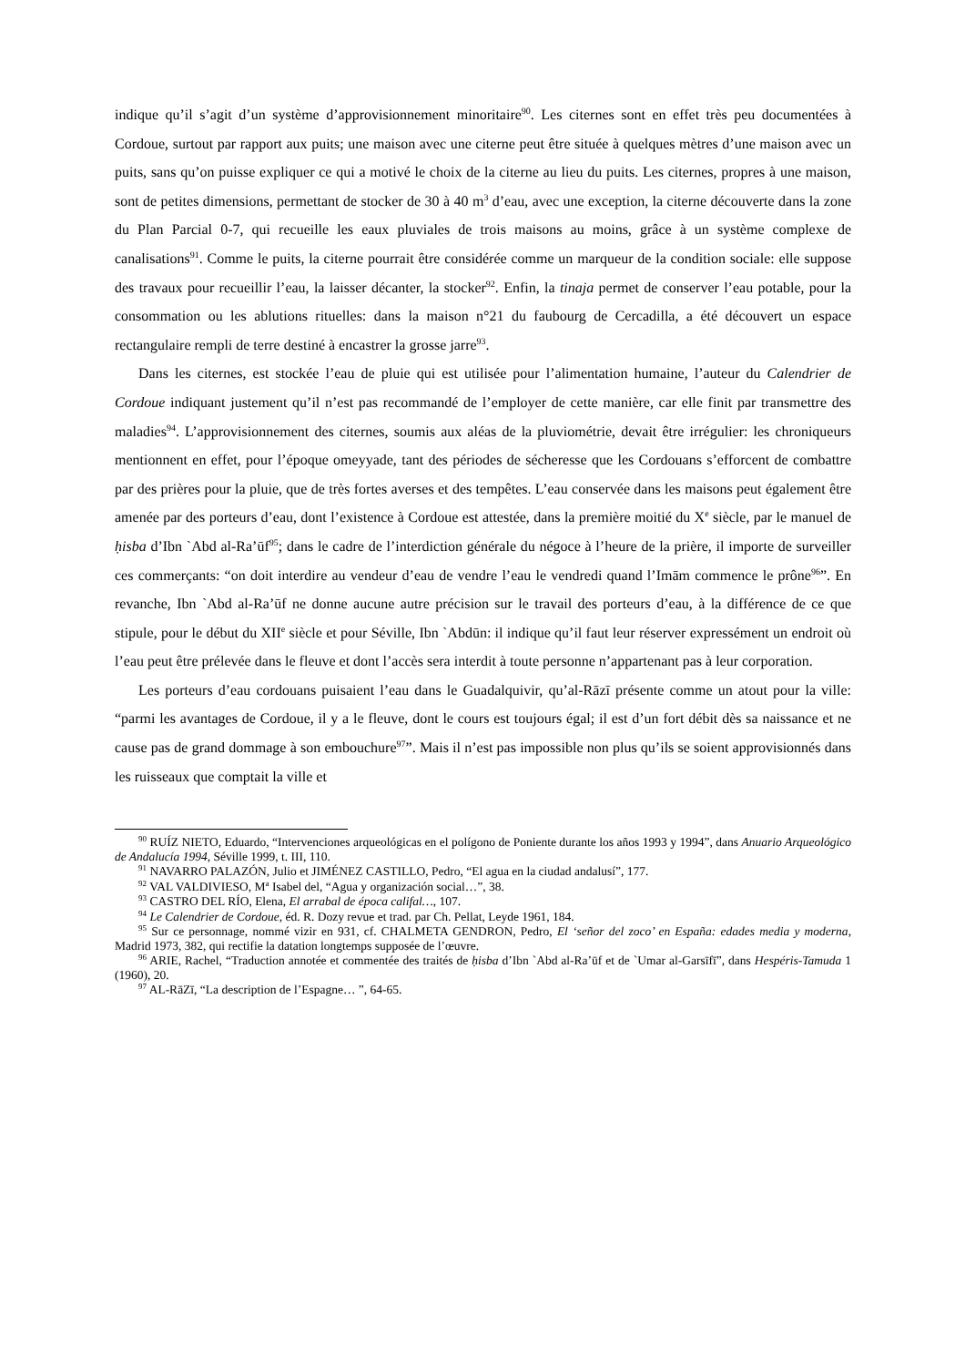indique qu’il s’agit d’un système d’approvisionnement minoritaire<sup>90</sup>. Les citernes sont en effet très peu documentées à Cordoue, surtout par rapport aux puits; une maison avec une citerne peut être située à quelques mètres d’une maison avec un puits, sans qu’on puisse expliquer ce qui a motivé le choix de la citerne au lieu du puits. Les citernes, propres à une maison, sont de petites dimensions, permettant de stocker de 30 à 40 m<sup>3</sup> d’eau, avec une exception, la citerne découverte dans la zone du Plan Parcial 0-7, qui recueille les eaux pluviales de trois maisons au moins, grâce à un système complexe de canalisations<sup>91</sup>. Comme le puits, la citerne pourrait être considérée comme un marqueur de la condition sociale: elle suppose des travaux pour recueillir l’eau, la laisser décanter, la stocker<sup>92</sup>. Enfin, la tinaja permet de conserver l’eau potable, pour la consommation ou les ablutions rituelles: dans la maison n°21 du faubourg de Cercadilla, a été découvert un espace rectangulaire rempli de terre destiné à encastrer la grosse jarre<sup>93</sup>.
Dans les citernes, est stockée l’eau de pluie qui est utilisée pour l’alimentation humaine, l’auteur du Calendrier de Cordoue indiquant justement qu’il n’est pas recommandé de l’employer de cette manière, car elle finit par transmettre des maladies<sup>94</sup>. L’approvisionnement des citernes, soumis aux aléas de la pluviométrie, devait être irrégulier: les chroniqueurs mentionnent en effet, pour l’époque omeyyade, tant des périodes de sécheresse que les Cordouans s’efforcent de combattre par des prières pour la pluie, que de très fortes averses et des tempêtes. L’eau conservée dans les maisons peut également être amenée par des porteurs d’eau, dont l’existence à Cordoue est attestée, dans la première moitié du X<sup>e</sup> siècle, par le manuel de ḥisba d’Ibn `Abd al-Ra’ūf<sup>95</sup>; dans le cadre de l’interdiction générale du négoce à l’heure de la prière, il importe de surveiller ces commerçants: “on doit interdire au vendeur d’eau de vendre l’eau le vendredi quand l’Imām commence le prône<sup>96</sup>”. En revanche, Ibn `Abd al-Ra’ūf ne donne aucune autre précision sur le travail des porteurs d’eau, à la différence de ce que stipule, pour le début du XII<sup>e</sup> siècle et pour Séville, Ibn `Abdūn: il indique qu’il faut leur réserver expressément un endroit où l’eau peut être prélevée dans le fleuve et dont l’accès sera interdit à toute personne n’appartenant pas à leur corporation.
Les porteurs d’eau cordouans puisaient l’eau dans le Guadalquivir, qu’al-Rāzī présente comme un atout pour la ville: “parmi les avantages de Cordoue, il y a le fleuve, dont le cours est toujours égal; il est d’un fort débit dès sa naissance et ne cause pas de grand dommage à son embouchure<sup>97</sup>”. Mais il n’est pas impossible non plus qu’ils se soient approvisionnés dans les ruisseaux que comptait la ville et
<sup>90</sup> RUÍZ NIETO, Eduardo, “Intervenciones arqueológicas en el polígono de Poniente durante los años 1993 y 1994”, dans Anuario Arqueológico de Andalucía 1994, Séville 1999, t. III, 110.
<sup>91</sup> NAVARRO PALAZÓN, Julio et JIMÉNEZ CASTILLO, Pedro, “El agua en la ciudad andalusí”, 177.
<sup>92</sup> VAL VALDIVIESO, M<sup>a</sup> Isabel del, “Agua y organización social…”, 38.
<sup>93</sup> CASTRO DEL RÍO, Elena, El arrabal de época califal…, 107.
<sup>94</sup> Le Calendrier de Cordoue, éd. R. Dozy revue et trad. par Ch. Pellat, Leyde 1961, 184.
<sup>95</sup> Sur ce personnage, nommé vizir en 931, cf. CHALMETA GENDRON, Pedro, El ‘señor del zoco’ en España: edades media y moderna, Madrid 1973, 382, qui rectifie la datation longtemps supposée de l’œuvre.
<sup>96</sup> ARIE, Rachel, “Traduction annotée et commentée des traités de ḥisba d’Ibn `Abd al-Ra’ūf et de `Umar al-Garsīfī”, dans Hespéris-Tamuda 1 (1960), 20.
<sup>97</sup> AL-RāZī, “La description de l’Espagne… ”, 64-65.